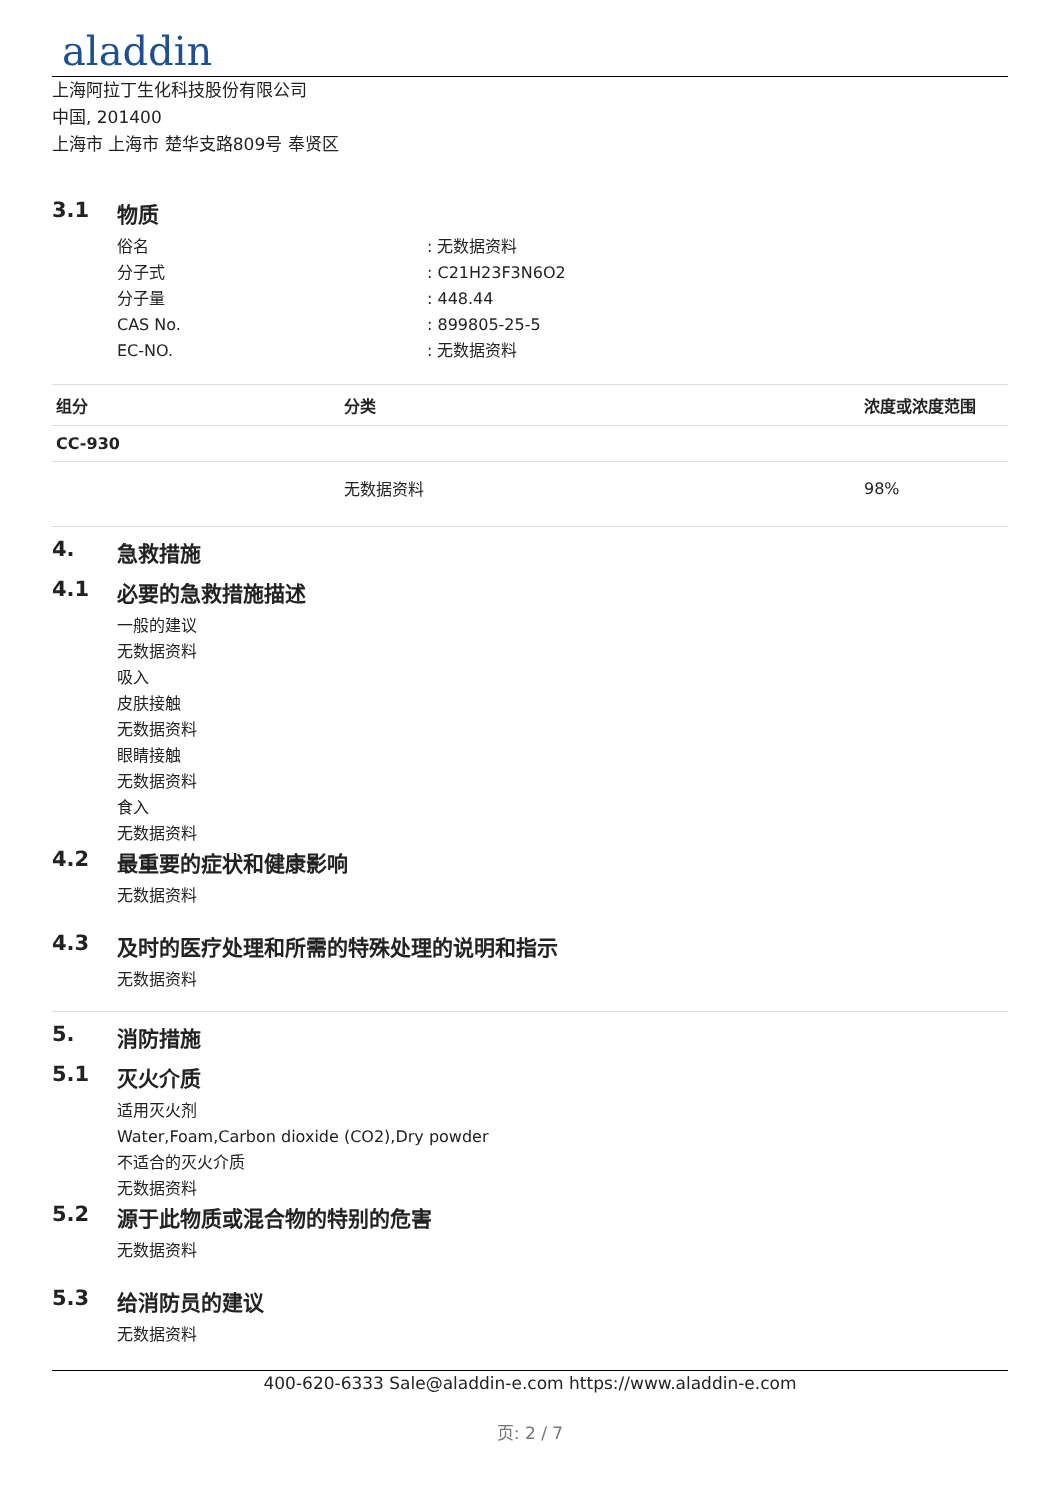aladdin
上海阿拉丁生化科技股份有限公司
中国, 201400
上海市 上海市 楚华支路809号 奉贤区
3.1 物质
俗名: 无数据资料
分子式: C21H23F3N6O2
分子量: 448.44
CAS No.: 899805-25-5
EC-NO.: 无数据资料
| 组分 | 分类 | 浓度或浓度范围 |
| --- | --- | --- |
| CC-930 | | |
| | 无数据资料 | 98% |
4. 急救措施
4.1 必要的急救措施描述
一般的建议
无数据资料
吸入
皮肤接触
无数据资料
眼睛接触
无数据资料
食入
无数据资料
4.2 最重要的症状和健康影响
无数据资料
4.3 及时的医疗处理和所需的特殊处理的说明和指示
无数据资料
5. 消防措施
5.1 灭火介质
适用灭火剂
Water,Foam,Carbon dioxide (CO2),Dry powder
不适合的灭火介质
无数据资料
5.2 源于此物质或混合物的特别的危害
无数据资料
5.3 给消防员的建议
无数据资料
400-620-6333 Sale@aladdin-e.com https://www.aladdin-e.com
页: 2 / 7